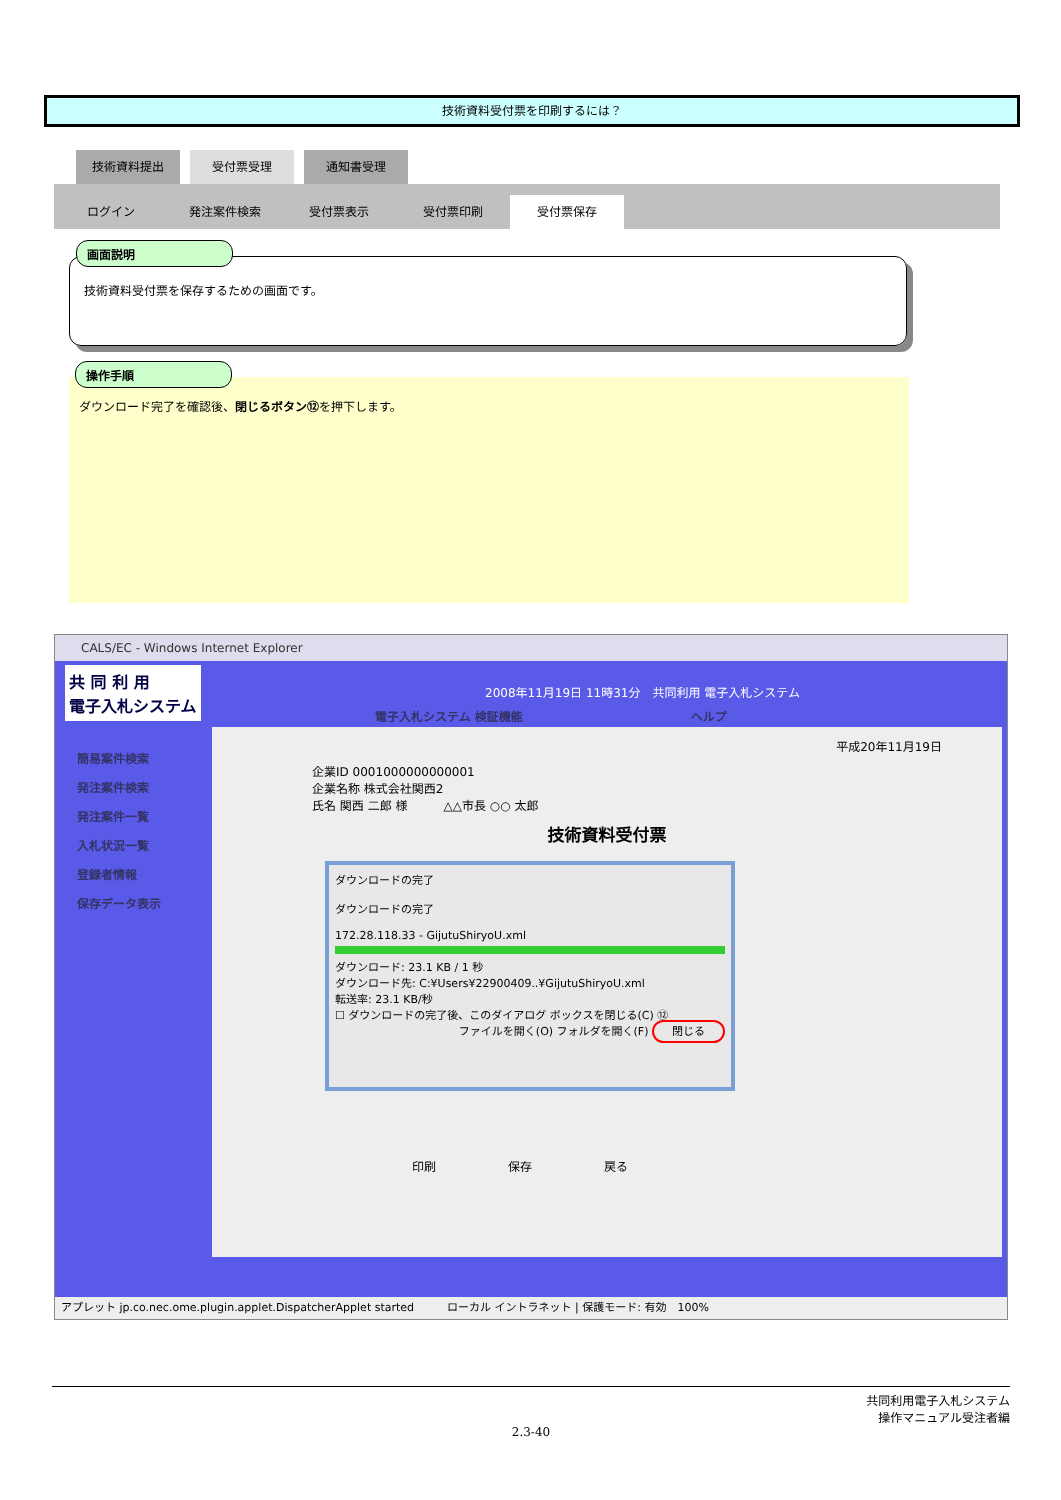技術資料受付票を印刷するには？
技術資料提出 受付票受理 通知書受理
ログイン
発注案件検索
受付票表示
受付票印刷
受付票保存
技術資料受付票を保存するための画面です。
画面説明
ダウンロード完了を確認後、閉じるボタン⑫を押下します。
操作手順
CALS/EC - Windows Internet Explorer
共 同 利 用
電子入札システム
2008年11月19日 11時31分　共同利用 電子入札システム
電子入札システム 検証機能　　　　　　　　　　　　　　ヘルプ
簡易案件検索
発注案件検索
発注案件一覧
入札状況一覧
登録者情報
保存データ表示
平成20年11月19日
企業ID 0001000000000001
企業名称 株式会社関西2
氏名 関西 二郎 様　　　△△市長 ○○ 太郎
技術資料受付票
印刷　　　　　　保存　　　　　　戻る
ダウンロードの完了
ダウンロードの完了
172.28.118.33 - GijutuShiryoU.xml
ダウンロード: 23.1 KB / 1 秒
ダウンロード先: C:¥Users¥22900409..¥GijutuShiryoU.xml
転送率: 23.1 KB/秒
☐ ダウンロードの完了後、このダイアログ ボックスを閉じる(C) ⑫
ファイルを開く(O) フォルダを開く(F) 閉じる
アプレット jp.co.nec.ome.plugin.applet.DispatcherApplet started　　　ローカル イントラネット | 保護モード: 有効　100%
共同利用電子入札システム
操作マニュアル受注者編
2.3-40